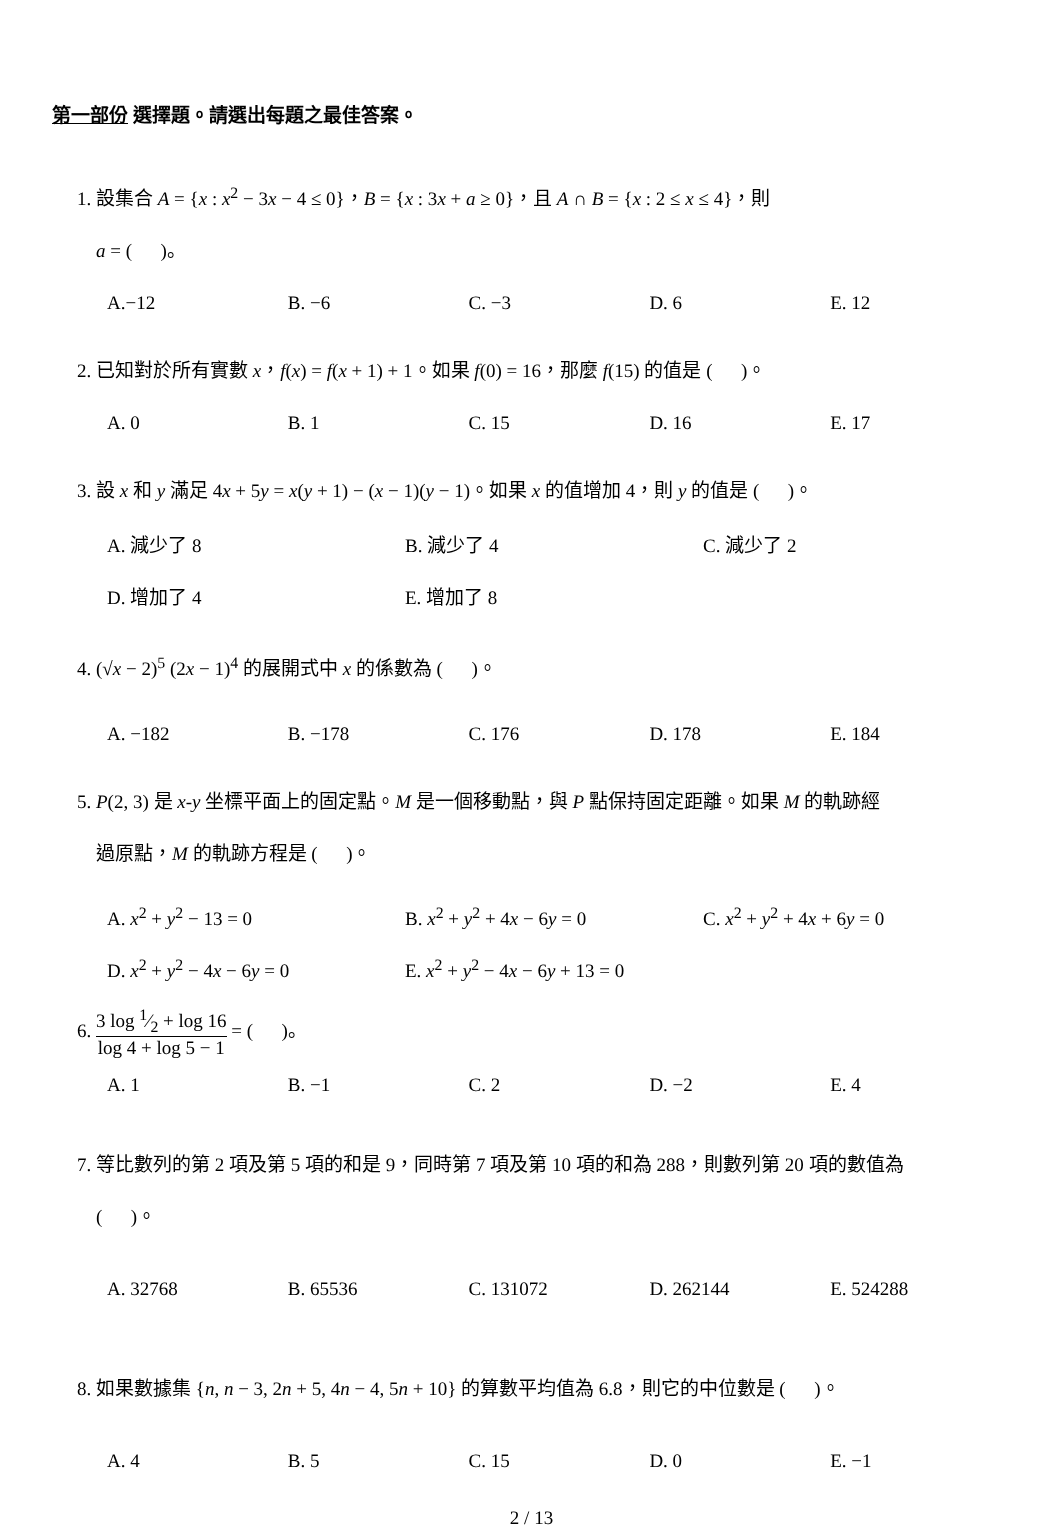第一部份 選擇題。請選出每題之最佳答案。
1. 設集合 A = {x : x<sup>2</sup> − 3x − 4 ≤ 0}，B = {x : 3x + a ≥ 0}，且 A ∩ B = {x : 2 ≤ x ≤ 4}，則
a = ( )。
A.−12 B. −6 C. −3 D. 6 E. 12
2. 已知對於所有實數 x，f(x) = f(x + 1) + 1。如果 f(0) = 16，那麼 f(15) 的值是 ( )。
A. 0 B. 1 C. 15 D. 16 E. 17
3. 設 x 和 y 滿足 4x + 5y = x(y + 1) − (x − 1)(y − 1)。如果 x 的值增加 4，則 y 的值是 ( )。
A. 減少了 8 B. 減少了 4 C. 減少了 2
D. 增加了 4 E. 增加了 8
4. (√x − 2)<sup>5</sup> (2x − 1)<sup>4</sup> 的展開式中 x 的係數為 ( )。
A. −182 B. −178 C. 176 D. 178 E. 184
5. P(2, 3) 是 x-y 坐標平面上的固定點。M 是一個移動點，與 P 點保持固定距離。如果 M 的軌跡經
過原點，M 的軌跡方程是 ( )。
A. x<sup>2</sup> + y<sup>2</sup> − 13 = 0 B. x<sup>2</sup> + y<sup>2</sup> + 4x − 6y = 0 C. x<sup>2</sup> + y<sup>2</sup> + 4x + 6y = 0
D. x<sup>2</sup> + y<sup>2</sup> − 4x − 6y = 0 E. x<sup>2</sup> + y<sup>2</sup> − 4x − 6y + 13 = 0
6. 3 log 1⁄2 + log 16 log 4 + log 5 − 1 = ( )。
A. 1 B. −1 C. 2 D. −2 E. 4
7. 等比數列的第 2 項及第 5 項的和是 9，同時第 7 項及第 10 項的和為 288，則數列第 20 項的數值為
( )。
A. 32768 B. 65536 C. 131072 D. 262144 E. 524288
8. 如果數據集 {n, n − 3, 2n + 5, 4n − 4, 5n + 10} 的算數平均值為 6.8，則它的中位數是 ( )。
A. 4 B. 5 C. 15 D. 0 E. −1
2 / 13